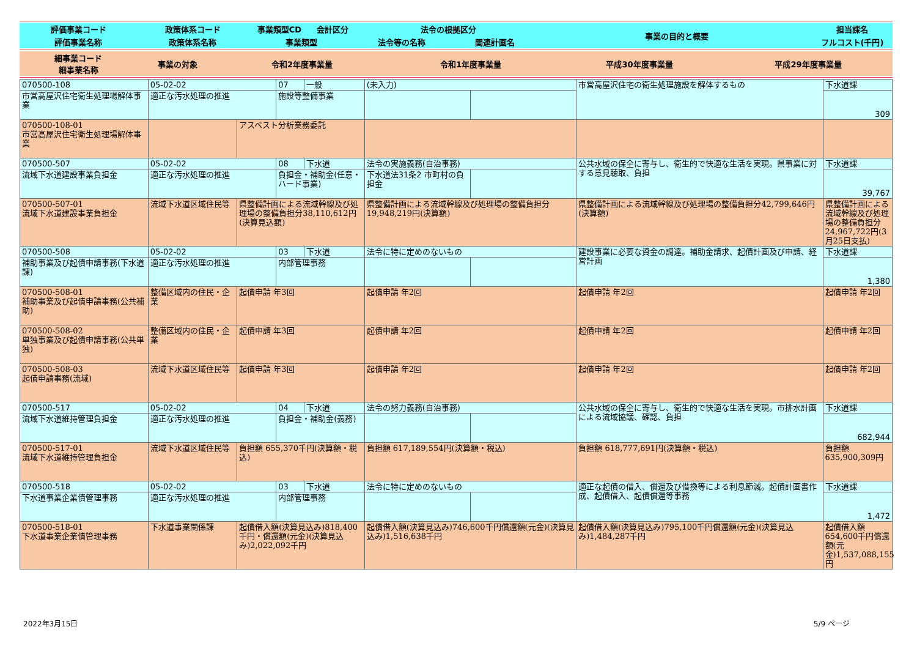| 評価事業コード | 政策体系コード | 事業類型CD | 会計区分 | 法令の根拠区分 | | 事業の目的と概要 | 担当課名 |
| 評価事業名称 | 政策体系名称 | 事業類型 | | 法令等の名称 | 関連計画名 | | フルコスト(千円) |
| 細事業コード 細事業名称 | 事業の対象 | 令和2年度事業量 | 令和1年度事業量 | 平成30年度事業量 | 平成29年度事業量 |
| 070500-108 | 05-02-02 | | 07 | 一般 | (未入力) | | 市営高屋沢住宅の衛生処理施設を解体するもの | 下水道課 |
| 市営高屋沢住宅衛生処理場解体事業 | 適正な汚水処理の推進 | | 施設等整備事業 | | | | | 309 |
| 070500-108-01 市営高屋沢住宅衛生処理場解体事業 | | アスベスト分析業務委託 | | | | | | |
| 070500-507 | 05-02-02 | | 08 | 下水道 | 法令の実施義務(自治事務) | | 公共水域の保全に寄与し、衛生的で快適な生活を実現。県事業に対する意見聴取、負担 | 下水道課 |
| 流域下水道建設事業負担金 | 適正な汚水処理の推進 | | 負担金・補助金(任意・ハード事業) | | 下水道法31条2 市町村の負担金 | | | 39,767 |
| 070500-507-01 流域下水道建設事業負担金 | 流域下水道区域住民等 | 県整備計画による流域幹線及び処理場の整備負担分38,110,612円(決算見込額) | | | 県整備計画による流域幹線及び処理場の整備負担分19,948,219円(決算額) | | 県整備計画による流域幹線及び処理場の整備負担分42,799,646円(決算額) | 県整備計画による流域幹線及び処理場の整備負担分24,967,722円(3月25日支払) |
| 070500-508 | 05-02-02 | | 03 | 下水道 | 法令に特に定めのないもの | | 建設事業に必要な資金の調達。補助金請求、起債計画及び申請、経営計画 | 下水道課 |
| 補助事業及び起債申請事務(下水道課) | 適正な汚水処理の推進 | | 内部管理事務 | | | | | 1,380 |
| 070500-508-01 補助事業及び起債申請事務(公共補助) | 整備区域内の住民・企業 | 起債申請 年3回 | | | 起債申請 年2回 | | 起債申請 年2回 | 起債申請 年2回 |
| 070500-508-02 単独事業及び起債申請事務(公共単独) | 整備区域内の住民・企業 | 起債申請 年3回 | | | 起債申請 年2回 | | 起債申請 年2回 | 起債申請 年2回 |
| 070500-508-03 起債申請事務(流域) | 流域下水道区域住民等 | 起債申請 年3回 | | | 起債申請 年2回 | | 起債申請 年2回 | 起債申請 年2回 |
| 070500-517 | 05-02-02 | | 04 | 下水道 | 法令の努力義務(自治事務) | | 公共水域の保全に寄与し、衛生的で快適な生活を実現。市排水計画による流域協議、確認、負担 | 下水道課 |
| 流域下水道維持管理負担金 | 適正な汚水処理の推進 | | 負担金・補助金(義務) | | | | | 682,944 |
| 070500-517-01 流域下水道維持管理負担金 | 流域下水道区域住民等 | 負担額 655,370千円(決算額・税込) | | | 負担額 617,189,554円(決算額・税込) | | 負担額 618,777,691円(決算額・税込) | 負担額 635,900,309円 |
| 070500-518 | 05-02-02 | | 03 | 下水道 | 法令に特に定めのないもの | | 適正な起債の借入、償還及び借換等による利息節減。起債計画書作成、起債借入、起債償還等事務 | 下水道課 |
| 下水道事業企業債管理事務 | 適正な汚水処理の推進 | | 内部管理事務 | | | | | 1,472 |
| 070500-518-01 下水道事業企業債管理事務 | 下水道事業関係課 | 起債借入額(決算見込み)818,400千円・償還額(元金)(決算見込み)2,022,092千円 | | | 起債借入額(決算見込み)746,600千円償還額(元金)(決算見込み)1,516,638千円 | | 起債借入額(決算見込み)795,100千円償還額(元金)(決算見込み)1,484,287千円 | 起債借入額 654,600千円償還額(元金)1,537,088,155円 |
2022年3月15日 5/9 ページ